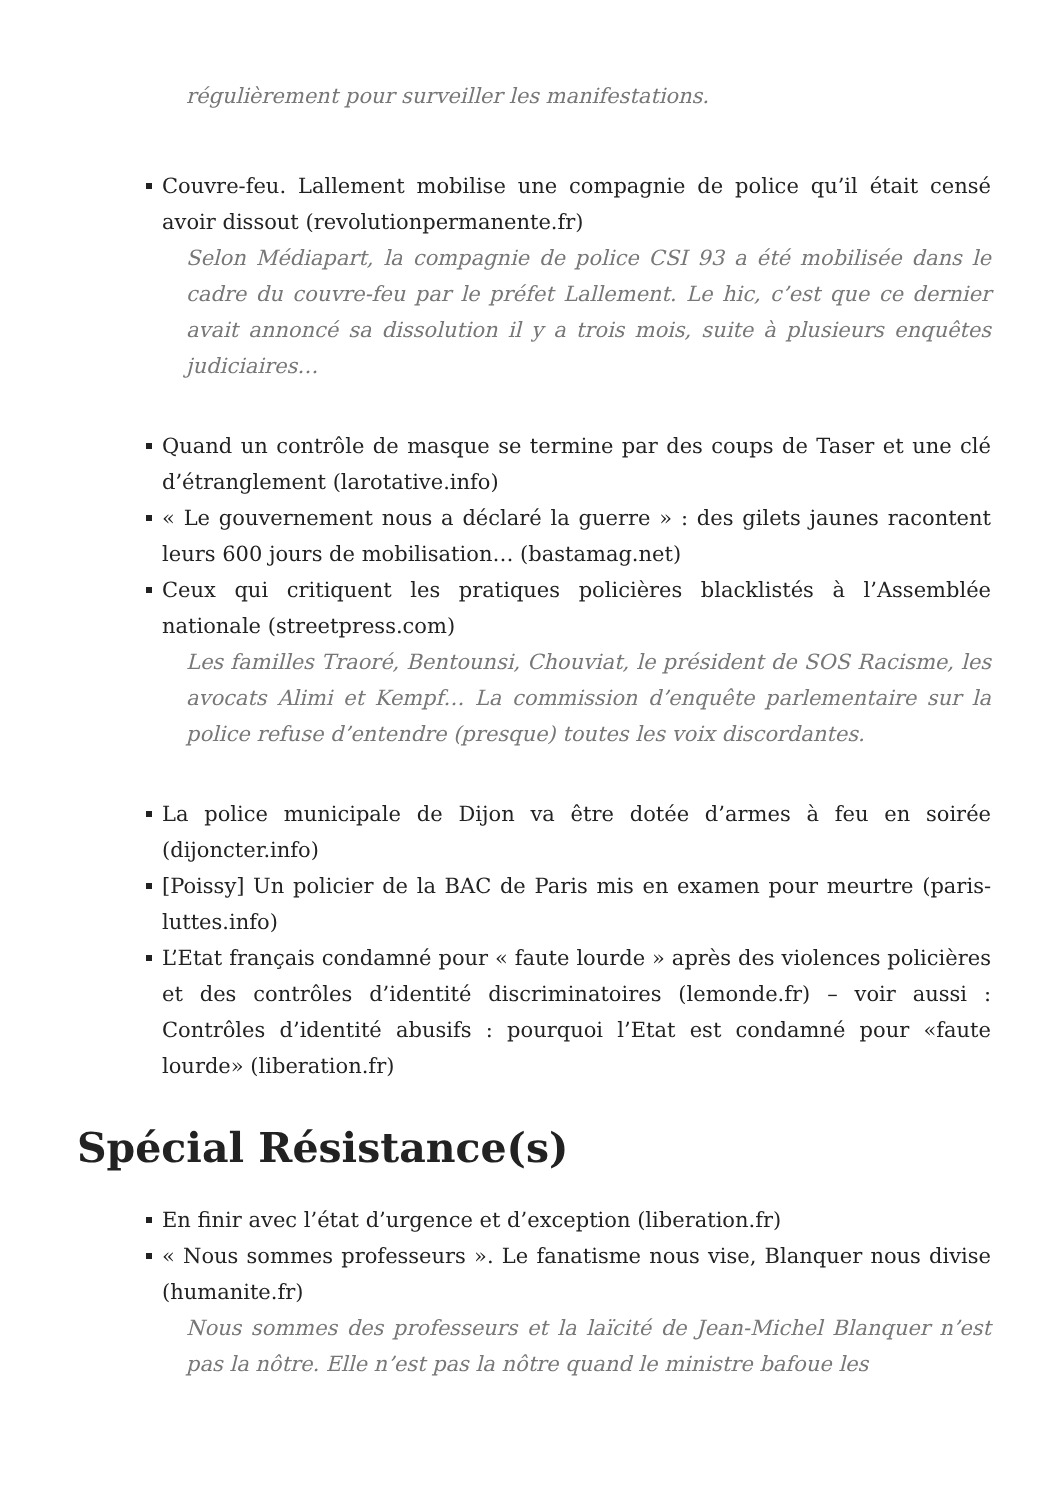régulièrement pour surveiller les manifestations.
Couvre-feu. Lallement mobilise une compagnie de police qu’il était censé avoir dissout (revolutionpermanente.fr)
Selon Médiapart, la compagnie de police CSI 93 a été mobilisée dans le cadre du couvre-feu par le préfet Lallement. Le hic, c’est que ce dernier avait annoncé sa dissolution il y a trois mois, suite à plusieurs enquêtes judiciaires…
Quand un contrôle de masque se termine par des coups de Taser et une clé d’étranglement (larotative.info)
« Le gouvernement nous a déclaré la guerre » : des gilets jaunes racontent leurs 600 jours de mobilisation… (bastamag.net)
Ceux qui critiquent les pratiques policières blacklistés à l’Assemblée nationale (streetpress.com)
Les familles Traoré, Bentounsi, Chouviat, le président de SOS Racisme, les avocats Alimi et Kempf… La commission d’enquête parlementaire sur la police refuse d’entendre (presque) toutes les voix discordantes.
La police municipale de Dijon va être dotée d’armes à feu en soirée (dijoncter.info)
[Poissy] Un policier de la BAC de Paris mis en examen pour meurtre (paris-luttes.info)
L’Etat français condamné pour « faute lourde » après des violences policières et des contrôles d’identité discriminatoires (lemonde.fr) – voir aussi : Contrôles d’identité abusifs : pourquoi l’Etat est condamné pour «faute lourde» (liberation.fr)
Spécial Résistance(s)
En finir avec l’état d’urgence et d’exception (liberation.fr)
« Nous sommes professeurs ». Le fanatisme nous vise, Blanquer nous divise (humanite.fr)
Nous sommes des professeurs et la laïcité de Jean-Michel Blanquer n’est pas la nôtre. Elle n’est pas la nôtre quand le ministre bafoue les